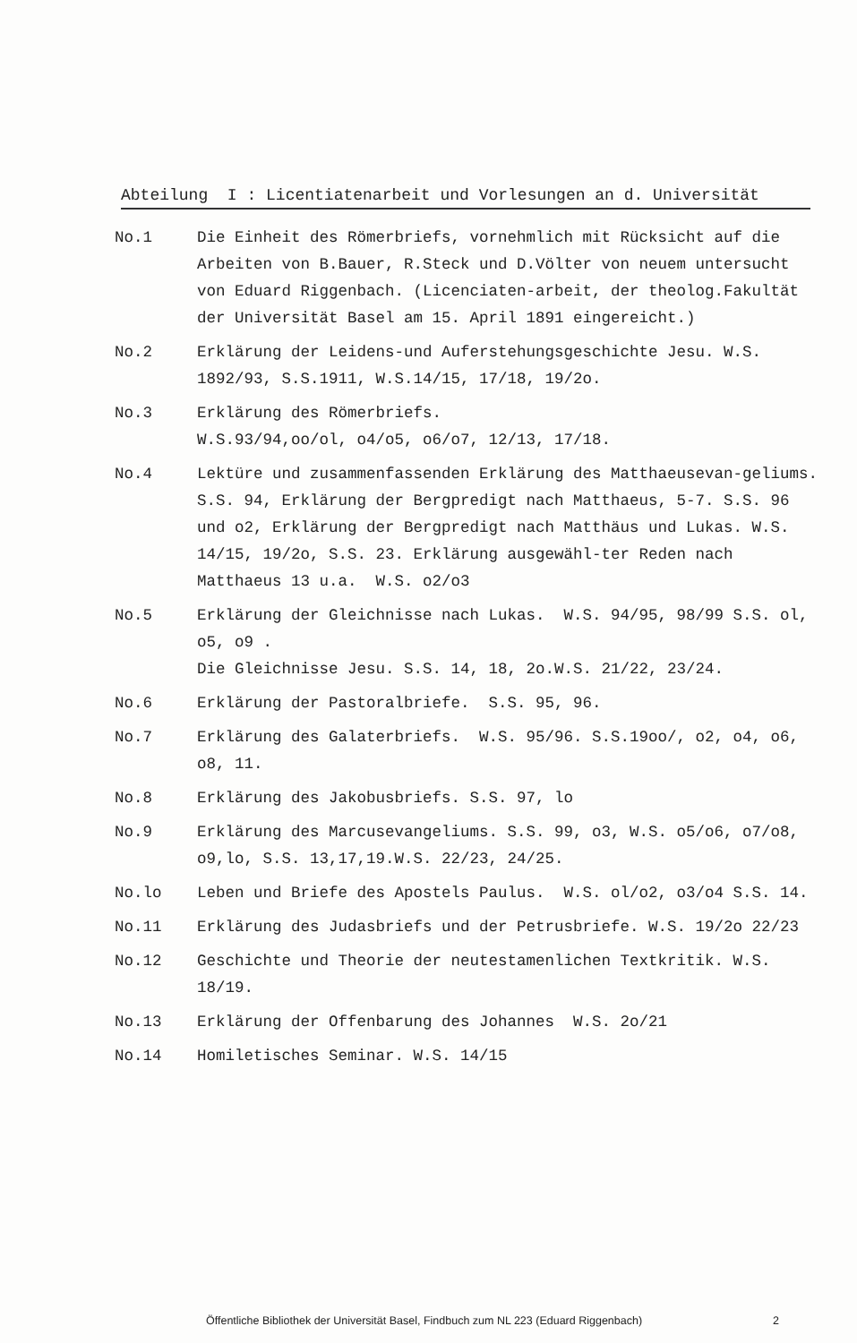Abteilung I : Licentiatenarbeit und Vorlesungen an d. Universität
No.1 Die Einheit des Römerbriefs, vornehmlich mit Rücksicht auf die Arbeiten von B.Bauer, R.Steck und D.Völter von neuem untersucht von Eduard Riggenbach. (Licenciaten-arbeit, der theolog.Fakultät der Universität Basel am 15. April 1891 eingereicht.)
No.2 Erklärung der Leidens-und Auferstehungsgeschichte Jesu. W.S. 1892/93, S.S.1911, W.S.14/15, 17/18, 19/2o.
No.3 Erklärung des Römerbriefs.
W.S.93/94,oo/ol, o4/o5, o6/o7, 12/13, 17/18.
No.4 Lektüre und zusammenfassenden Erklärung des Matthaeusevan-geliums. S.S. 94, Erklärung der Bergpredigt nach Matthaeus, 5-7. S.S. 96 und o2, Erklärung der Bergpredigt nach Matthäus und Lukas. W.S. 14/15, 19/2o, S.S. 23. Erklärung ausgewähl-ter Reden nach Matthaeus 13 u.a. W.S. o2/o3
No.5 Erklärung der Gleichnisse nach Lukas. W.S. 94/95, 98/99 S.S. ol, o5, o9 .
Die Gleichnisse Jesu. S.S. 14, 18, 2o.W.S. 21/22, 23/24.
No.6 Erklärung der Pastoralbriefe. S.S. 95, 96.
No.7 Erklärung des Galaterbriefs. W.S. 95/96. S.S.19oo/, o2, o4, o6, o8, 11.
No.8 Erklärung des Jakobusbriefs. S.S. 97, lo
No.9 Erklärung des Marcusevangeliums. S.S. 99, o3, W.S. o5/o6, o7/o8, o9,lo, S.S. 13,17,19.W.S. 22/23, 24/25.
No.lo Leben und Briefe des Apostels Paulus. W.S. ol/o2, o3/o4 S.S. 14.
No.11 Erklärung des Judasbriefs und der Petrusbriefe. W.S. 19/2o 22/23
No.12 Geschichte und Theorie der neutestamenlichen Textkritik. W.S. 18/19.
No.13 Erklärung der Offenbarung des Johannes W.S. 2o/21
No.14 Homiletisches Seminar. W.S. 14/15
Öffentliche Bibliothek der Universität Basel, Findbuch zum NL 223 (Eduard Riggenbach) 2